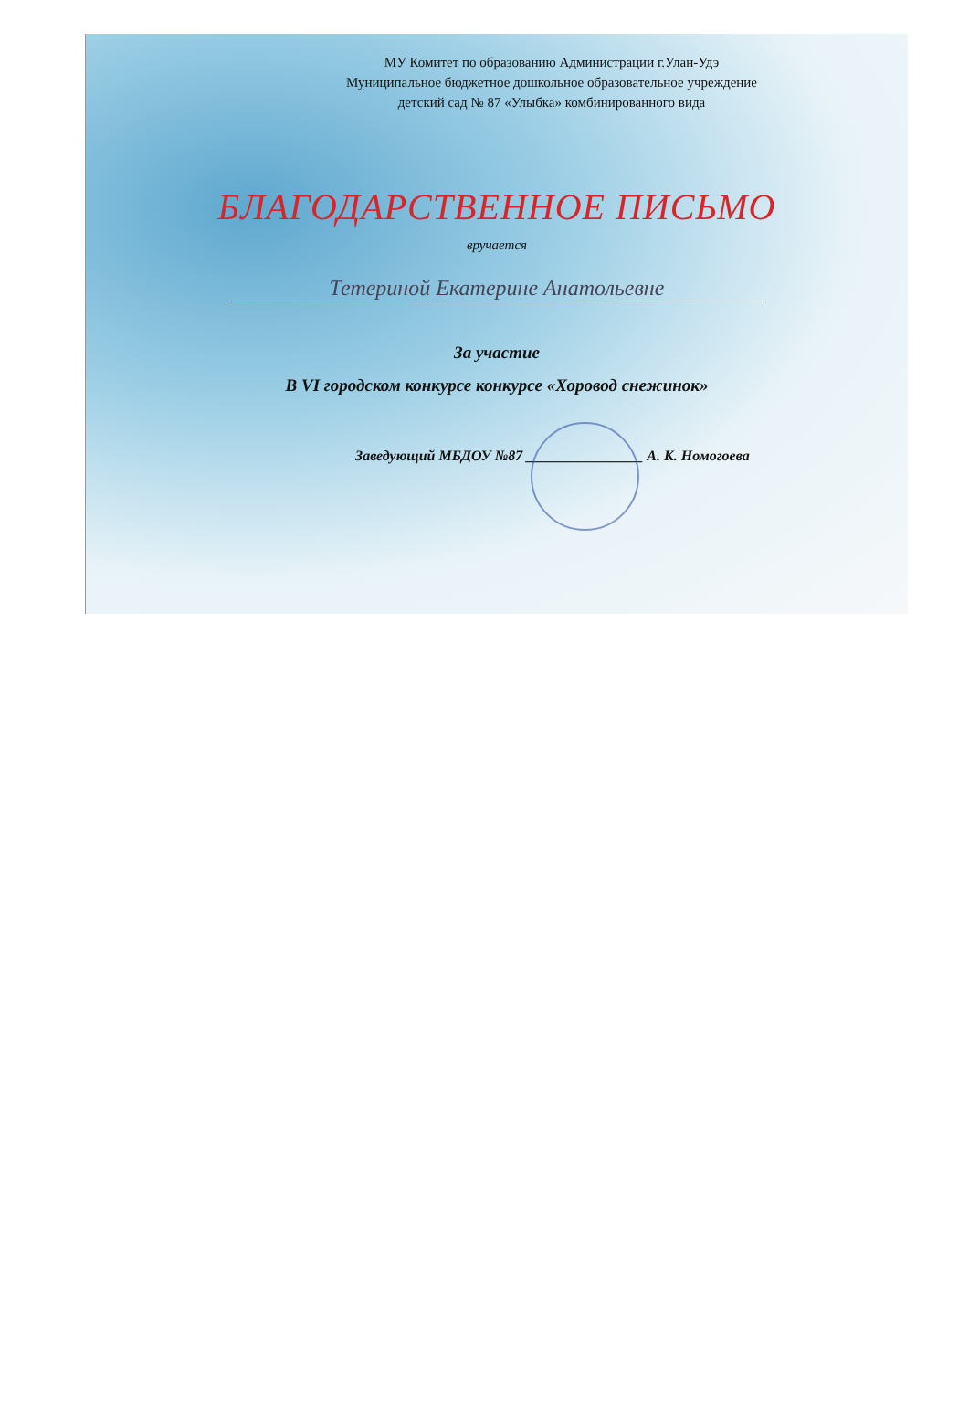МУ Комитет по образованию Администрации г.Улан-Удэ
Муниципальное бюджетное дошкольное образовательное учреждение
детский сад № 87 «Улыбка» комбинированного вида
БЛАГОДАРСТВЕННОЕ ПИСЬМО
вручается
Тетериной Екатерине Анатольевне
За участие
В VI городском конкурсе конкурсе «Хоровод снежинок»
Заведующий МБДОУ №87 ________________ А. К. Номогоева